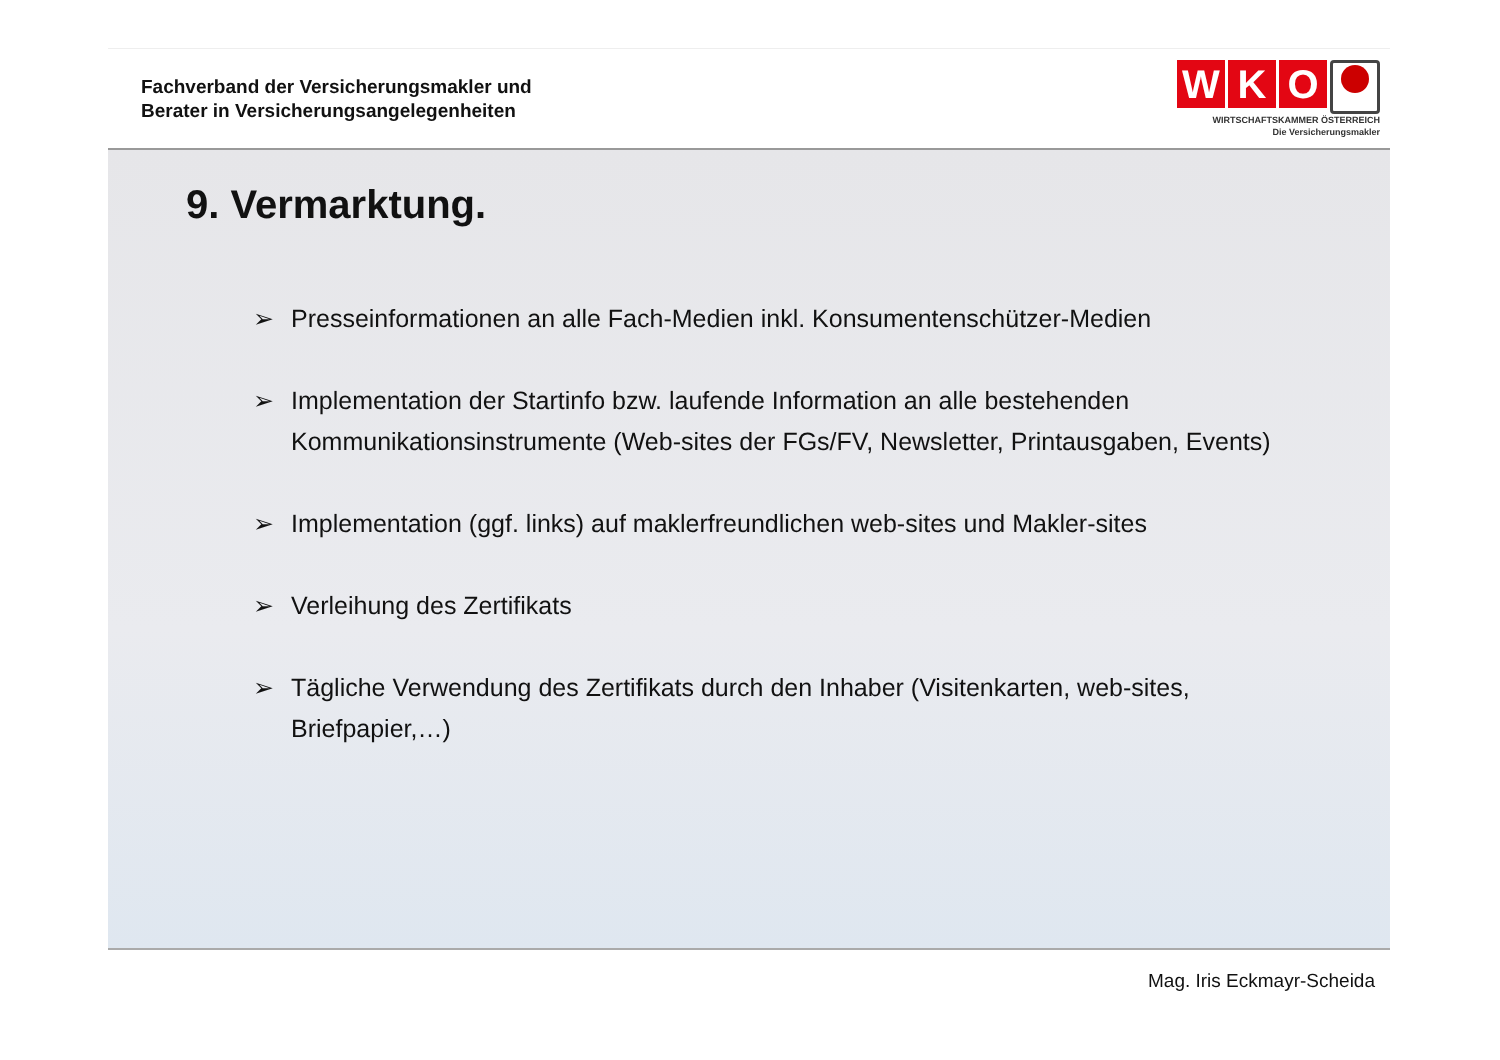Fachverband der Versicherungsmakler und
Berater in Versicherungsangelegenheiten
W K O
WIRTSCHAFTSKAMMER ÖSTERREICH
Die Versicherungsmakler
9. Vermarktung.
➢ Presseinformationen an alle Fach-Medien inkl. Konsumentenschützer-Medien
➢ Implementation der Startinfo bzw. laufende Information an alle bestehenden Kommunikationsinstrumente (Web-sites der FGs/FV, Newsletter, Printausgaben, Events)
➢ Implementation (ggf. links) auf maklerfreundlichen web-sites und Makler-sites
➢ Verleihung des Zertifikats
➢ Tägliche Verwendung des Zertifikats durch den Inhaber (Visitenkarten, web-sites, Briefpapier,…)
Mag. Iris Eckmayr-Scheida